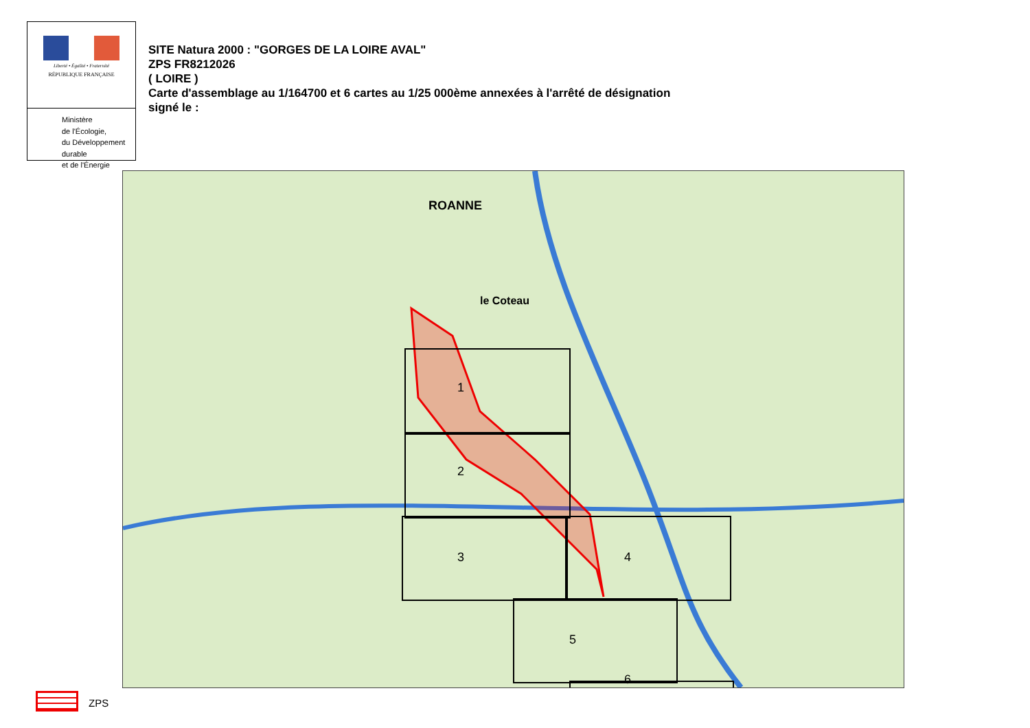Liberté • Égalité • Fraternité
RÉPUBLIQUE FRANÇAISE
Ministère
de l'Écologie,
du Développement
durable
et de l'Énergie
SITE Natura 2000 : "GORGES DE LA LOIRE AVAL"
ZPS FR8212026
( LOIRE )
Carte d'assemblage au 1/164700 et 6 cartes au 1/25 000ème annexées à l'arrêté de désignation
signé le :
1
2
3 4
5
6
ROANNE
le Coteau
ZPS